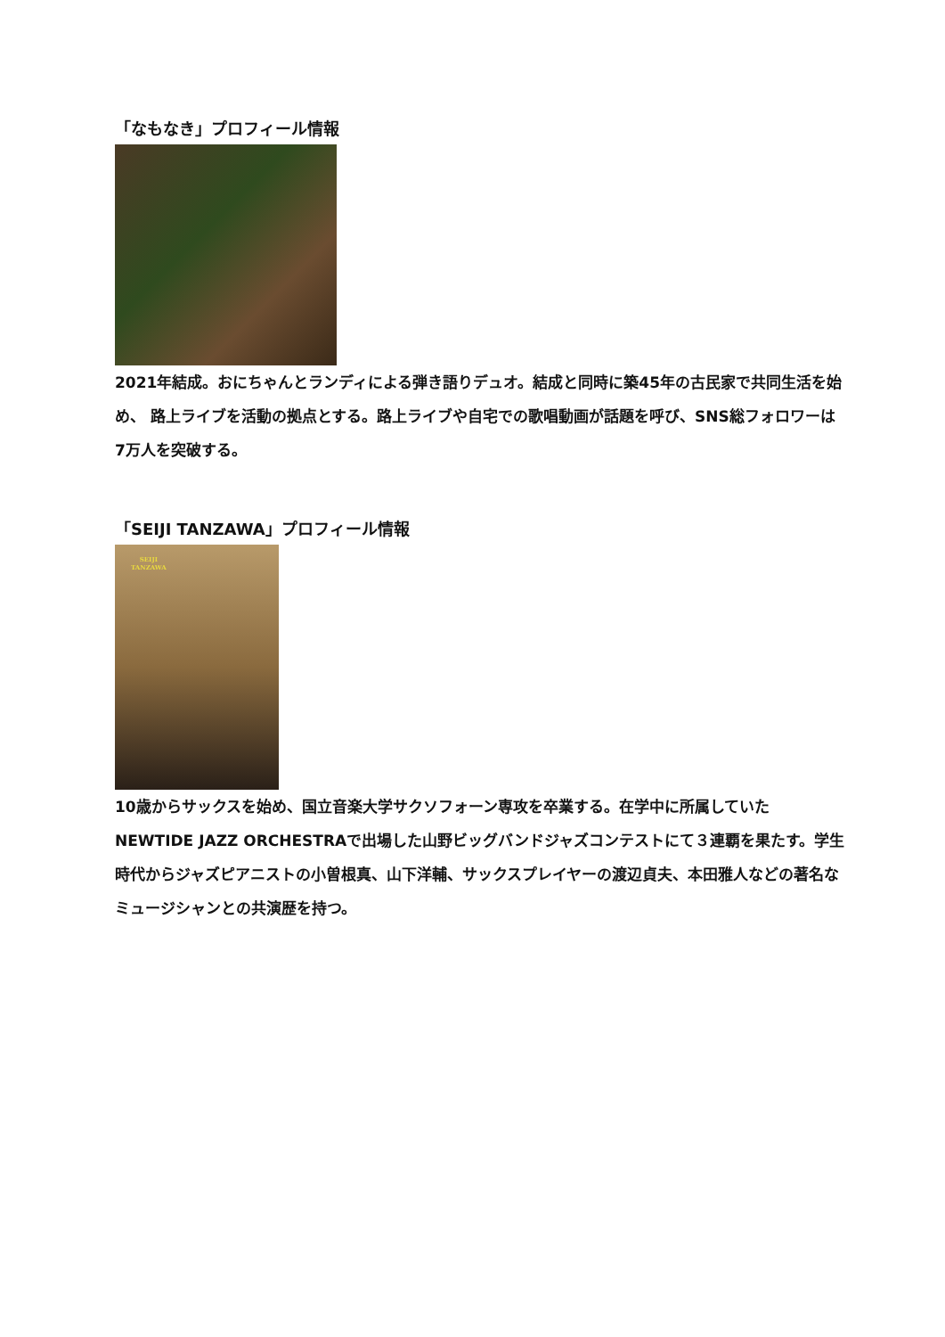「なもなき」プロフィール情報
2021年結成。おにちゃんとランディによる弾き語りデュオ。結成と同時に築45年の古民家で共同生活を始め、 路上ライブを活動の拠点とする。路上ライブや自宅での歌唱動画が話題を呼び、SNS総フォロワーは7万人を突破する。
「SEIJI TANZAWA」プロフィール情報
SEIJI
TANZAWA
10歳からサックスを始め、国立音楽大学サクソフォーン専攻を卒業する。在学中に所属していたNEWTIDE JAZZ ORCHESTRAで出場した山野ビッグバンドジャズコンテストにて３連覇を果たす。学生時代からジャズピアニストの小曽根真、山下洋輔、サックスプレイヤーの渡辺貞夫、本田雅人などの著名なミュージシャンとの共演歴を持つ。